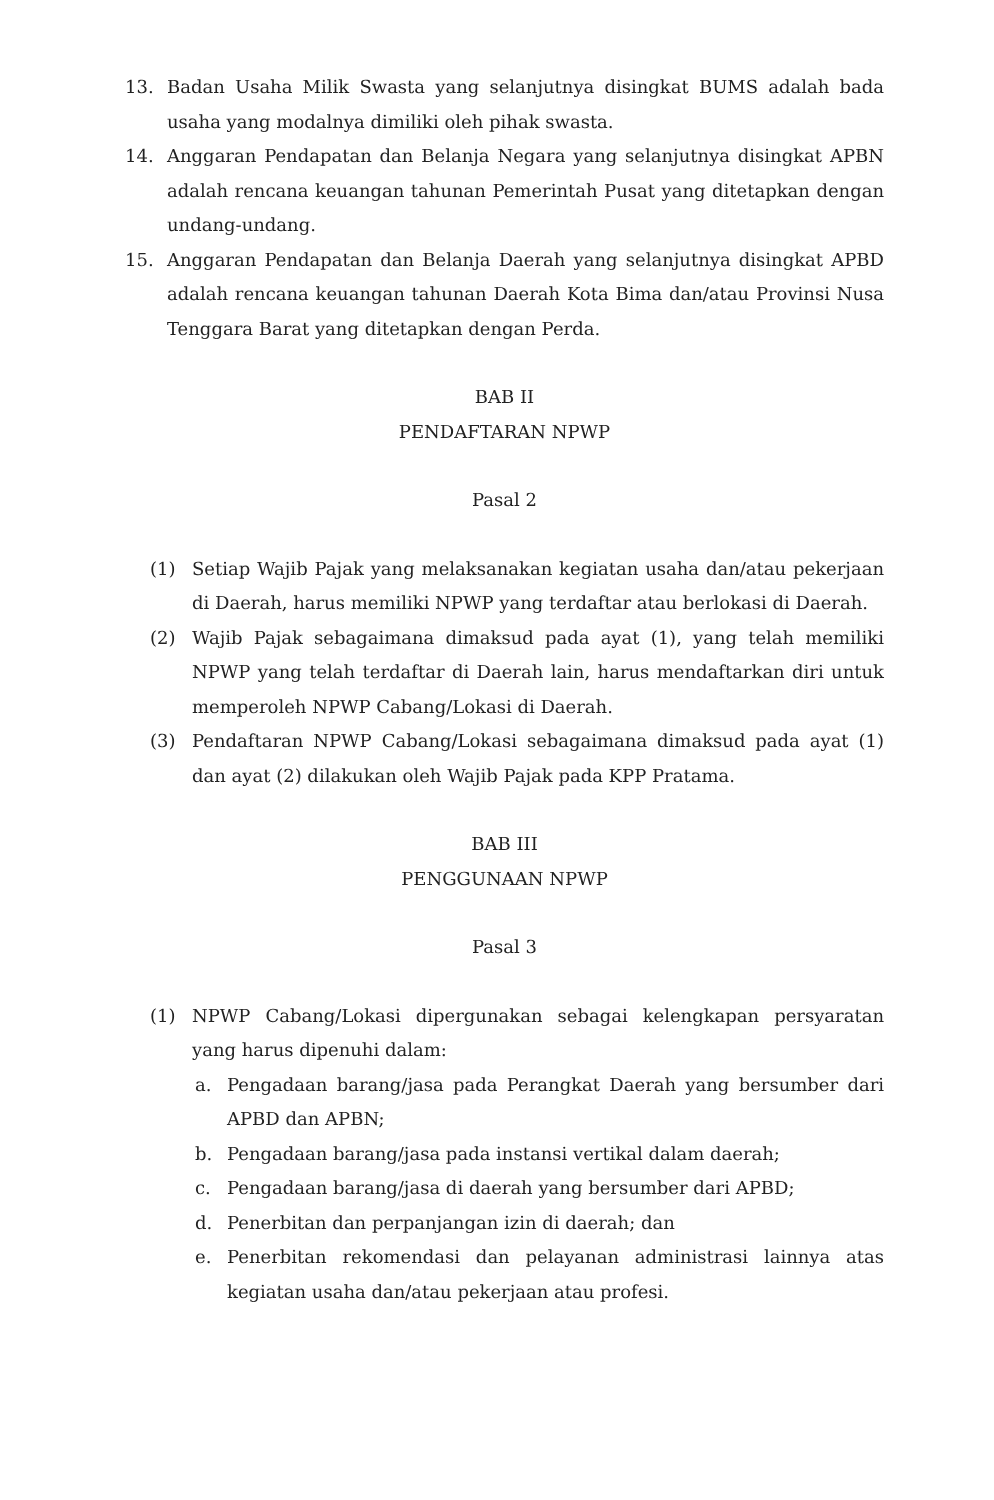13. Badan Usaha Milik Swasta yang selanjutnya disingkat BUMS adalah bada usaha yang modalnya dimiliki oleh pihak swasta.
14. Anggaran Pendapatan dan Belanja Negara yang selanjutnya disingkat APBN adalah rencana keuangan tahunan Pemerintah Pusat yang ditetapkan dengan undang-undang.
15. Anggaran Pendapatan dan Belanja Daerah yang selanjutnya disingkat APBD adalah rencana keuangan tahunan Daerah Kota Bima dan/atau Provinsi Nusa Tenggara Barat yang ditetapkan dengan Perda.
BAB II
PENDAFTARAN NPWP
Pasal 2
(1) Setiap Wajib Pajak yang melaksanakan kegiatan usaha dan/atau pekerjaan di Daerah, harus memiliki NPWP yang terdaftar atau berlokasi di Daerah.
(2) Wajib Pajak sebagaimana dimaksud pada ayat (1), yang telah memiliki NPWP yang telah terdaftar di Daerah lain, harus mendaftarkan diri untuk memperoleh NPWP Cabang/Lokasi di Daerah.
(3) Pendaftaran NPWP Cabang/Lokasi sebagaimana dimaksud pada ayat (1) dan ayat (2) dilakukan oleh Wajib Pajak pada KPP Pratama.
BAB III
PENGGUNAAN NPWP
Pasal 3
(1) NPWP Cabang/Lokasi dipergunakan sebagai kelengkapan persyaratan yang harus dipenuhi dalam:
a. Pengadaan barang/jasa pada Perangkat Daerah yang bersumber dari APBD dan APBN;
b. Pengadaan barang/jasa pada instansi vertikal dalam daerah;
c. Pengadaan barang/jasa di daerah yang bersumber dari APBD;
d. Penerbitan dan perpanjangan izin di daerah; dan
e. Penerbitan rekomendasi dan pelayanan administrasi lainnya atas kegiatan usaha dan/atau pekerjaan atau profesi.